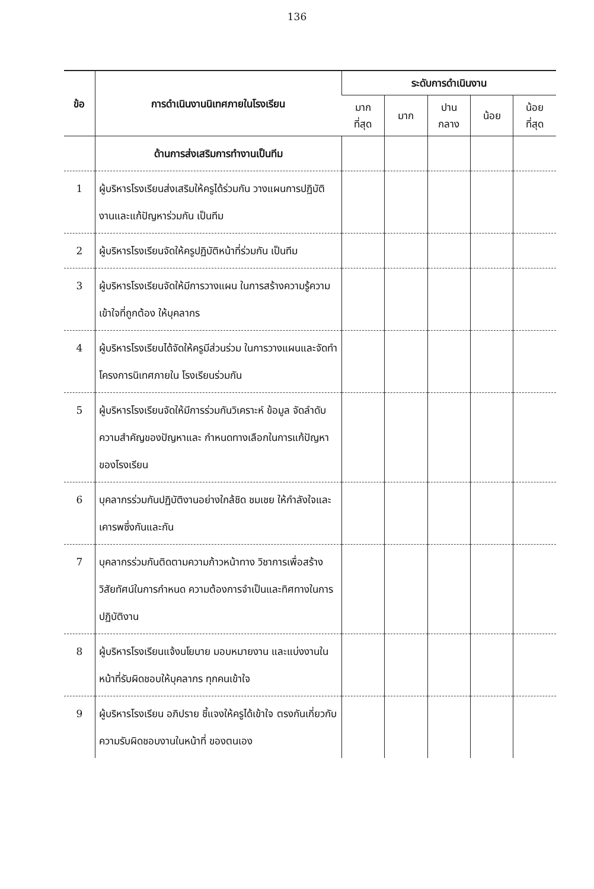136
| ข้อ | การดำเนินงานนิเทศภายในโรงเรียน | ระดับการดำเนินงาน | | | | |
| --- | --- | --- | --- | --- | --- | --- |
| | | มาก ที่สุด | มาก | ปาน กลาง | น้อย | น้อย ที่สุด |
| | ด้านการส่งเสริมการทำงานเป็นทีม | | | | | |
| 1 | ผู้บริหารโรงเรียนส่งเสริมให้ครูได้ร่วมกัน วางแผนการปฏิบัติงานและแก้ปัญหาร่วมกัน เป็นทีม | | | | | |
| 2 | ผู้บริหารโรงเรียนจัดให้ครูปฏิบัติหน้าที่ร่วมกัน เป็นทีม | | | | | |
| 3 | ผู้บริหารโรงเรียนจัดให้มีการวางแผน ในการสร้างความรู้ความเข้าใจที่ถูกต้อง ให้บุคลากร | | | | | |
| 4 | ผู้บริหารโรงเรียนได้จัดให้ครูมีส่วนร่วม ในการวางแผนและจัดทำโครงการนิเทศภายใน โรงเรียนร่วมกัน | | | | | |
| 5 | ผู้บริหารโรงเรียนจัดให้มีการร่วมกันวิเคราะห์ ข้อมูล จัดลำดับความสำคัญของปัญหาและ กำหนดทางเลือกในการแก้ปัญหาของโรงเรียน | | | | | |
| 6 | บุคลากรร่วมกันปฏิบัติงานอย่างใกล้ชิด ชมเชย ให้กำลังใจและเคารพซึ่งกันและกัน | | | | | |
| 7 | บุคลากรร่วมกันติดตามความก้าวหน้าทาง วิชาการเพื่อสร้างวิสัยทัศน์ในการกำหนด ความต้องการจำเป็นและทิศทางในการ ปฏิบัติงาน | | | | | |
| 8 | ผู้บริหารโรงเรียนแจ้งนโยบาย มอบหมายงาน และแบ่งงานในหน้าที่รับผิดชอบให้บุคลากร ทุกคนเข้าใจ | | | | | |
| 9 | ผู้บริหารโรงเรียน อภิปราย ชี้แจงให้ครูได้เข้าใจ ตรงกันเกี่ยวกับความรับผิดชอบงานในหน้าที่ ของตนเอง | | | | | |